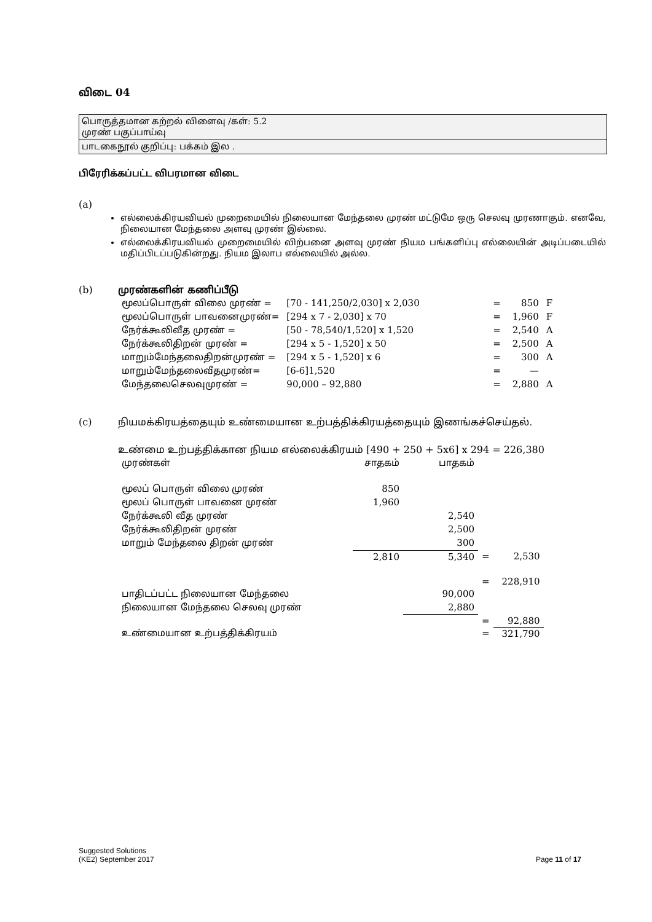விடை 04
பொருத்தமான கற்றல் விளைவு /கள்: 5.2
முரண் பகுப்பாய்வு
பாடகைநூல் குறிப்பு: பக்கம் இல .
பிரேரிக்கப்பட்ட விபரமான விடை
(a)
எல்லைக்கிரயவியல் முறைமையில் நிலையான மேந்தலை முரண் மட்டுமே ஒரு செலவு முரணாகும். எனவே, நிலையான மேந்தலை அளவு முரண் இல்லை.
எல்லைக்கிரயவியல் முறைமையில் விற்பனை அளவு முரண் நியம பங்களிப்பு எல்லையின் அடிப்படையில் மதிப்பிடப்படுகின்றது. நியம இலாப எல்லையில் அல்ல.
(b) முரண்களின் கணிப்பீடு
| மூலப்பொருள் விலை முரண் = | [70 - 141,250/2,030] x 2,030 | = | 850 | F |
| மூலப்பொருள் பாவனைமுரண்= | [294 x 7 - 2,030] x 70 | = | 1,960 | F |
| நேர்க்கூலிவீத முரண் = | [50 - 78,540/1,520] x 1,520 | = | 2,540 | A |
| நேர்க்கூலிதிறன் முரண் = | [294 x 5 - 1,520] x 50 | = | 2,500 | A |
| மாறும்மேந்தலைதிறன்முரண் = | [294 x 5 - 1,520] x 6 | = | 300 | A |
| மாறும்மேந்தலைவீதமுரண்= | [6-6]1,520 | = | — | |
| மேந்தலைசெலவுமுரண் = | 90,000 – 92,880 | = | 2,880 | A |
(c) நியமக்கிரயத்தையும் உண்மையான உற்பத்திக்கிரயத்தையும் இணங்கச்செய்தல்.
உண்மை உற்பத்திக்கான நியம எல்லைக்கிரயம் [490 + 250 + 5x6] x 294 = 226,380
| முரண்கள் | சாதகம் | பாதகம் | | |
| மூலப் பொருள் விலை முரண் | 850 | | | |
| மூலப் பொருள் பாவனை முரண் | 1,960 | | | |
| நேர்க்கூலி வீத முரண் | | 2,540 | | |
| நேர்க்கூலிதிறன் முரண் | | 2,500 | | |
| மாறும் மேந்தலை திறன் முரண் | | 300 | | |
| | 2,810 | 5,340 | = | 2,530 |
| | | | = | 228,910 |
| பாதிடப்பட்ட நிலையான மேந்தலை | | 90,000 | | |
| நிலையான மேந்தலை செலவு முரண் | | 2,880 | | |
| | | | = | 92,880 |
| உண்மையான உற்பத்திக்கிரயம் | | | = | 321,790 |
Suggested Solutions
(KE2) September 2017
Page 11 of 17